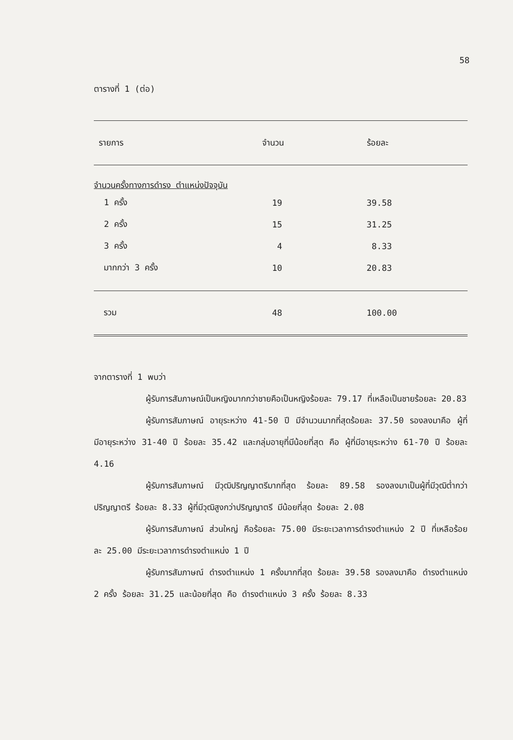58
ตารางที่ 1 (ต่อ)
| รายการ | จำนวน | ร้อยละ |
| --- | --- | --- |
| จำนวนครั้งทางการดำรง ตำแหน่งปัจจุบัน | | |
| 1 ครั้ง | 19 | 39.58 |
| 2 ครั้ง | 15 | 31.25 |
| 3 ครั้ง | 4 | 8.33 |
| มากกว่า 3 ครั้ง | 10 | 20.83 |
| รวม | 48 | 100.00 |
จากตารางที่ 1 พบว่า
ผู้รับการสัมภาษณ์เป็นหญิงมากกว่าชายคือเป็นหญิงร้อยละ 79.17 ที่เหลือเป็นชายร้อยละ 20.83
ผู้รับการสัมภาษณ์ อายุระหว่าง 41-50 ปี มีจำนวนมากที่สุดร้อยละ 37.50 รองลงมาคือ ผู้ที่มีอายุระหว่าง 31-40 ปี ร้อยละ 35.42 และกลุ่มอายุที่มีน้อยที่สุด คือ ผู้ที่มีอายุระหว่าง 61-70 ปี ร้อยละ 4.16
ผู้รับการสัมภาษณ์ มีวุฒิปริญญาตรีมากที่สุด ร้อยละ 89.58 รองลงมาเป็นผู้ที่มีวุฒิต่ำกว่าปริญญาตรี ร้อยละ 8.33 ผู้ที่มีวุฒิสูงกว่าปริญญาตรี มีน้อยที่สุด ร้อยละ 2.08
ผู้รับการสัมภาษณ์ ส่วนใหญ่ คือร้อยละ 75.00 มีระยะเวลาการดำรงตำแหน่ง 2 ปี ที่เหลือร้อยละ 25.00 มีระยะเวลาการดำรงตำแหน่ง 1 ปี
ผู้รับการสัมภาษณ์ ดำรงตำแหน่ง 1 ครั้งมากที่สุด ร้อยละ 39.58 รองลงมาคือ ดำรงตำแหน่ง 2 ครั้ง ร้อยละ 31.25 และน้อยที่สุด คือ ดำรงตำแหน่ง 3 ครั้ง ร้อยละ 8.33